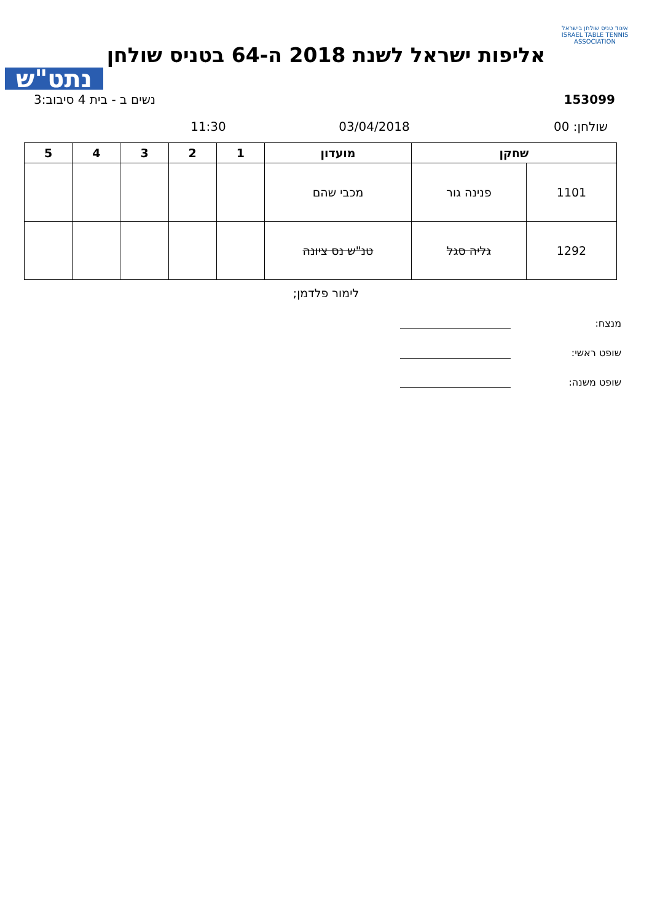איגוד טניס שולחן בישראל
ISRAEL TABLE TENNIS ASSOCIATION
אליפות ישראל לשנת 2018 ה-64 בטניס שולחן
נתט"ש
153099 נשים ב - בית 4 סיבוב:3
שולחן: 00 03/04/2018 11:30
| שחקן | | מועדון | 1 | 2 | 3 | 4 | 5 |
| --- | --- | --- | --- | --- | --- | --- | --- |
| 1101 | פנינה גור | מכבי שהם | | | | | |
| 1292 | גליה סגל | טנ"ש נס ציונה | | | | | |
לימור פלדמן;
מנצח:
שופט ראשי:
שופט משנה: